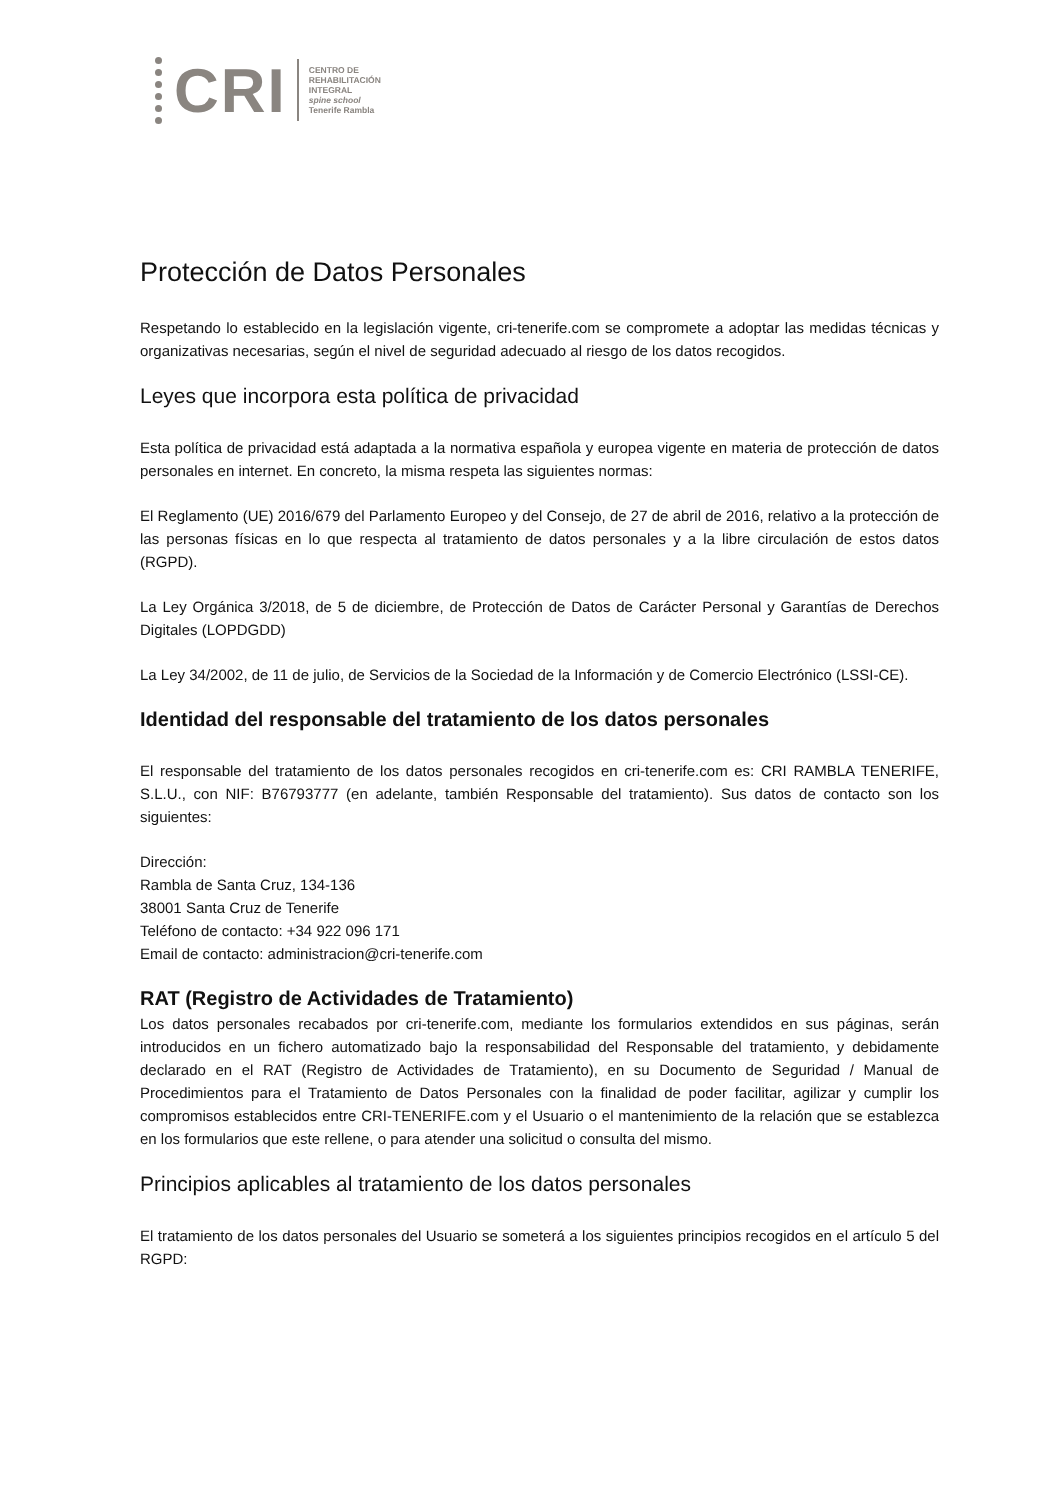CRI
CENTRO DE
REHABILITACIÓN
INTEGRAL
spine school
Tenerife Rambla
Protección de Datos Personales
Respetando lo establecido en la legislación vigente, cri-tenerife.com se compromete a adoptar las medidas técnicas y organizativas necesarias, según el nivel de seguridad adecuado al riesgo de los datos recogidos.
Leyes que incorpora esta política de privacidad
Esta política de privacidad está adaptada a la normativa española y europea vigente en materia de protección de datos personales en internet. En concreto, la misma respeta las siguientes normas:
El Reglamento (UE) 2016/679 del Parlamento Europeo y del Consejo, de 27 de abril de 2016, relativo a la protección de las personas físicas en lo que respecta al tratamiento de datos personales y a la libre circulación de estos datos (RGPD).
La Ley Orgánica 3/2018, de 5 de diciembre, de Protección de Datos de Carácter Personal y Garantías de Derechos Digitales (LOPDGDD)
La Ley 34/2002, de 11 de julio, de Servicios de la Sociedad de la Información y de Comercio Electrónico (LSSI-CE).
Identidad del responsable del tratamiento de los datos personales
El responsable del tratamiento de los datos personales recogidos en cri-tenerife.com es: CRI RAMBLA TENERIFE, S.L.U., con NIF: B76793777 (en adelante, también Responsable del tratamiento). Sus datos de contacto son los siguientes:
Dirección:
Rambla de Santa Cruz, 134-136
38001 Santa Cruz de Tenerife
Teléfono de contacto: +34 922 096 171
Email de contacto: administracion@cri-tenerife.com
RAT (Registro de Actividades de Tratamiento)
Los datos personales recabados por cri-tenerife.com, mediante los formularios extendidos en sus páginas, serán introducidos en un fichero automatizado bajo la responsabilidad del Responsable del tratamiento, y debidamente declarado en el RAT (Registro de Actividades de Tratamiento), en su Documento de Seguridad / Manual de Procedimientos para el Tratamiento de Datos Personales con la finalidad de poder facilitar, agilizar y cumplir los compromisos establecidos entre CRI-TENERIFE.com y el Usuario o el mantenimiento de la relación que se establezca en los formularios que este rellene, o para atender una solicitud o consulta del mismo.
Principios aplicables al tratamiento de los datos personales
El tratamiento de los datos personales del Usuario se someterá a los siguientes principios recogidos en el artículo 5 del RGPD: